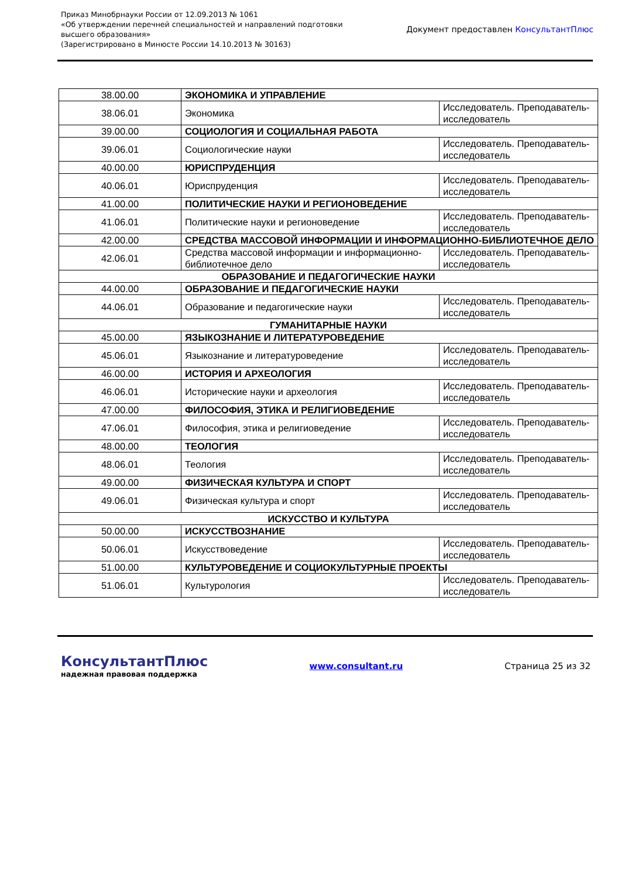Приказ Минобрнауки России от 12.09.2013 № 1061
«Об утверждении перечней специальностей и направлений подготовки
высшего образования»
(Зарегистрировано в Минюсте России 14.10.2013 № 30163)
Документ предоставлен КонсультантПлюс
| 38.00.00 | ЭКОНОМИКА И УПРАВЛЕНИЕ | |
| 38.06.01 | Экономика | Исследователь. Преподаватель-исследователь |
| 39.00.00 | СОЦИОЛОГИЯ И СОЦИАЛЬНАЯ РАБОТА | |
| 39.06.01 | Социологические науки | Исследователь. Преподаватель-исследователь |
| 40.00.00 | ЮРИСПРУДЕНЦИЯ | |
| 40.06.01 | Юриспруденция | Исследователь. Преподаватель-исследователь |
| 41.00.00 | ПОЛИТИЧЕСКИЕ НАУКИ И РЕГИОНОВЕДЕНИЕ | |
| 41.06.01 | Политические науки и регионоведение | Исследователь. Преподаватель-исследователь |
| 42.00.00 | СРЕДСТВА МАССОВОЙ ИНФОРМАЦИИ И ИНФОРМАЦИОННО-БИБЛИОТЕЧНОЕ ДЕЛО | |
| 42.06.01 | Средства массовой информации и информационно-библиотечное дело | Исследователь. Преподаватель-исследователь |
| ОБРАЗОВАНИЕ И ПЕДАГОГИЧЕСКИЕ НАУКИ | | |
| 44.00.00 | ОБРАЗОВАНИЕ И ПЕДАГОГИЧЕСКИЕ НАУКИ | |
| 44.06.01 | Образование и педагогические науки | Исследователь. Преподаватель-исследователь |
| ГУМАНИТАРНЫЕ НАУКИ | | |
| 45.00.00 | ЯЗЫКОЗНАНИЕ И ЛИТЕРАТУРОВЕДЕНИЕ | |
| 45.06.01 | Языкознание и литературоведение | Исследователь. Преподаватель-исследователь |
| 46.00.00 | ИСТОРИЯ И АРХЕОЛОГИЯ | |
| 46.06.01 | Исторические науки и археология | Исследователь. Преподаватель-исследователь |
| 47.00.00 | ФИЛОСОФИЯ, ЭТИКА И РЕЛИГИОВЕДЕНИЕ | |
| 47.06.01 | Философия, этика и религиоведение | Исследователь. Преподаватель-исследователь |
| 48.00.00 | ТЕОЛОГИЯ | |
| 48.06.01 | Теология | Исследователь. Преподаватель-исследователь |
| 49.00.00 | ФИЗИЧЕСКАЯ КУЛЬТУРА И СПОРТ | |
| 49.06.01 | Физическая культура и спорт | Исследователь. Преподаватель-исследователь |
| ИСКУССТВО И КУЛЬТУРА | | |
| 50.00.00 | ИСКУССТВОЗНАНИЕ | |
| 50.06.01 | Искусствоведение | Исследователь. Преподаватель-исследователь |
| 51.00.00 | КУЛЬТУРОВЕДЕНИЕ И СОЦИОКУЛЬТУРНЫЕ ПРОЕКТЫ | |
| 51.06.01 | Культурология | Исследователь. Преподаватель-исследователь |
КонсультантПлюс
надежная правовая поддержка
www.consultant.ru Страница 25 из 32